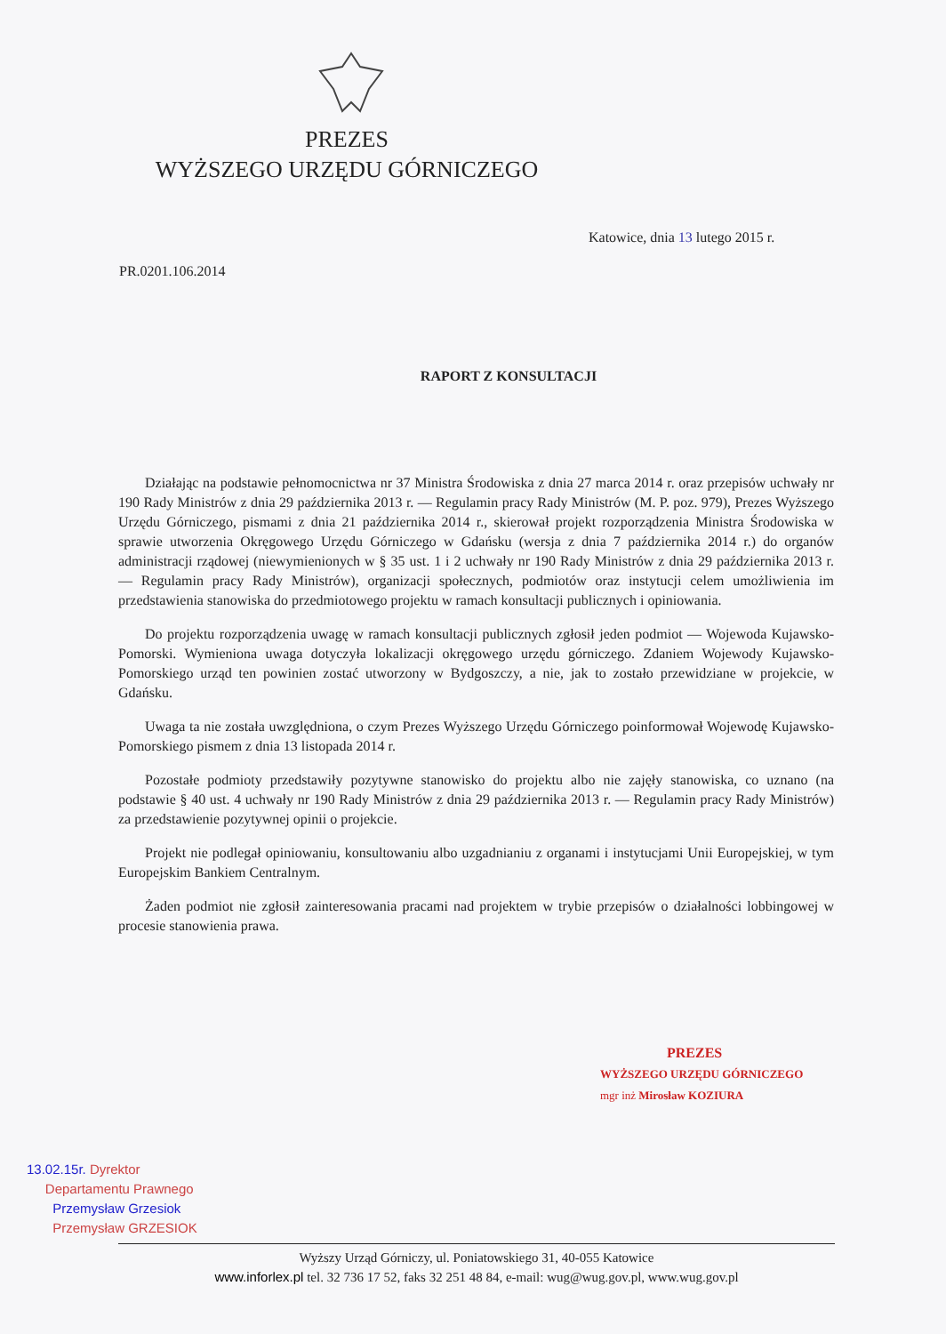PREZES
WYŻSZEGO URZĘDU GÓRNICZEGO
Katowice, dnia 13 lutego 2015 r.
PR.0201.106.2014
RAPORT Z KONSULTACJI
Działając na podstawie pełnomocnictwa nr 37 Ministra Środowiska z dnia 27 marca 2014 r. oraz przepisów uchwały nr 190 Rady Ministrów z dnia 29 października 2013 r. — Regulamin pracy Rady Ministrów (M. P. poz. 979), Prezes Wyższego Urzędu Górniczego, pismami z dnia 21 października 2014 r., skierował projekt rozporządzenia Ministra Środowiska w sprawie utworzenia Okręgowego Urzędu Górniczego w Gdańsku (wersja z dnia 7 października 2014 r.) do organów administracji rządowej (niewymienionych w § 35 ust. 1 i 2 uchwały nr 190 Rady Ministrów z dnia 29 października 2013 r. — Regulamin pracy Rady Ministrów), organizacji społecznych, podmiotów oraz instytucji celem umożliwienia im przedstawienia stanowiska do przedmiotowego projektu w ramach konsultacji publicznych i opiniowania.
Do projektu rozporządzenia uwagę w ramach konsultacji publicznych zgłosił jeden podmiot — Wojewoda Kujawsko-Pomorski. Wymieniona uwaga dotyczyła lokalizacji okręgowego urzędu górniczego. Zdaniem Wojewody Kujawsko-Pomorskiego urząd ten powinien zostać utworzony w Bydgoszczy, a nie, jak to zostało przewidziane w projekcie, w Gdańsku.
Uwaga ta nie została uwzględniona, o czym Prezes Wyższego Urzędu Górniczego poinformował Wojewodę Kujawsko-Pomorskiego pismem z dnia 13 listopada 2014 r.
Pozostałe podmioty przedstawiły pozytywne stanowisko do projektu albo nie zajęły stanowiska, co uznano (na podstawie § 40 ust. 4 uchwały nr 190 Rady Ministrów z dnia 29 października 2013 r. — Regulamin pracy Rady Ministrów) za przedstawienie pozytywnej opinii o projekcie.
Projekt nie podlegał opiniowaniu, konsultowaniu albo uzgadnianiu z organami i instytucjami Unii Europejskiej, w tym Europejskim Bankiem Centralnym.
Żaden podmiot nie zgłosił zainteresowania pracami nad projektem w trybie przepisów o działalności lobbingowej w procesie stanowienia prawa.
PREZES
WYŻSZEGO URZĘDU GÓRNICZEGO
mgr inż Mirosław KOZIURA
13.02.15r. Dyrektor
Departamentu Prawnego
Przemysław Grzesiok
Przemysław GRZESIOK
Wyższy Urząd Górniczy, ul. Poniatowskiego 31, 40-055 Katowice
www.inforlex.pl tel. 32 736 17 52, faks 32 251 48 84, e-mail: wug@wug.gov.pl, www.wug.gov.pl